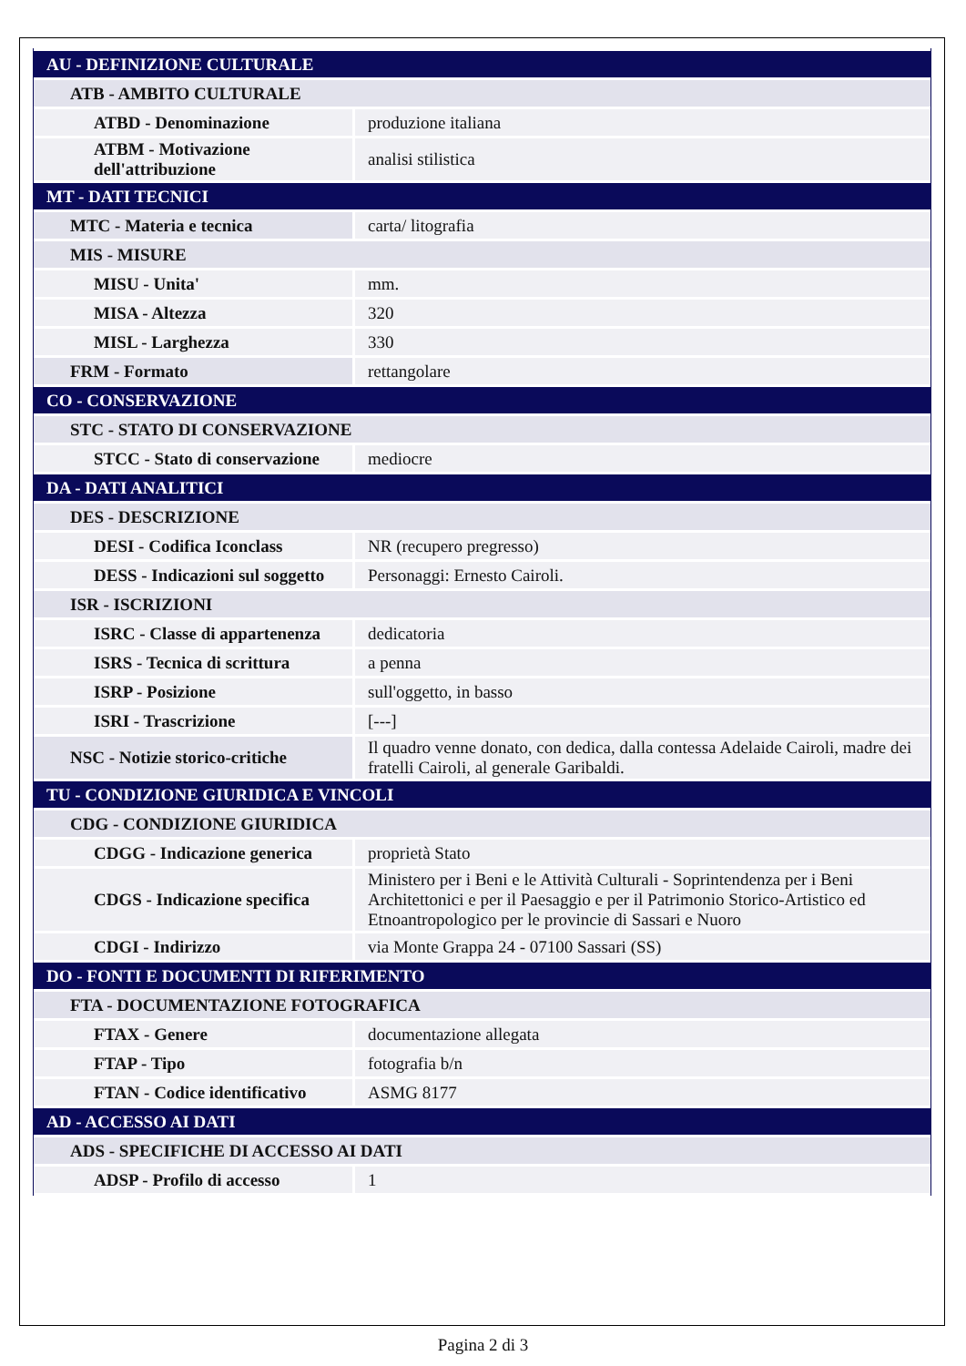| AU - DEFINIZIONE CULTURALE | |
| ATB - AMBITO CULTURALE | |
| ATBD - Denominazione | produzione italiana |
| ATBM - Motivazione dell'attribuzione | analisi stilistica |
| MT - DATI TECNICI | |
| MTC - Materia e tecnica | carta/ litografia |
| MIS - MISURE | |
| MISU - Unita' | mm. |
| MISA - Altezza | 320 |
| MISL - Larghezza | 330 |
| FRM - Formato | rettangolare |
| CO - CONSERVAZIONE | |
| STC - STATO DI CONSERVAZIONE | |
| STCC - Stato di conservazione | mediocre |
| DA - DATI ANALITICI | |
| DES - DESCRIZIONE | |
| DESI - Codifica Iconclass | NR (recupero pregresso) |
| DESS - Indicazioni sul soggetto | Personaggi: Ernesto Cairoli. |
| ISR - ISCRIZIONI | |
| ISRC - Classe di appartenenza | dedicatoria |
| ISRS - Tecnica di scrittura | a penna |
| ISRP - Posizione | sull'oggetto, in basso |
| ISRI - Trascrizione | [---] |
| NSC - Notizie storico-critiche | Il quadro venne donato, con dedica, dalla contessa Adelaide Cairoli, madre dei fratelli Cairoli, al generale Garibaldi. |
| TU - CONDIZIONE GIURIDICA E VINCOLI | |
| CDG - CONDIZIONE GIURIDICA | |
| CDGG - Indicazione generica | proprietà Stato |
| CDGS - Indicazione specifica | Ministero per i Beni e le Attività Culturali - Soprintendenza per i Beni Architettonici e per il Paesaggio e per il Patrimonio Storico-Artistico ed Etnoantropologico per le provincie di Sassari e Nuoro |
| CDGI - Indirizzo | via Monte Grappa 24 - 07100 Sassari (SS) |
| DO - FONTI E DOCUMENTI DI RIFERIMENTO | |
| FTA - DOCUMENTAZIONE FOTOGRAFICA | |
| FTAX - Genere | documentazione allegata |
| FTAP - Tipo | fotografia b/n |
| FTAN - Codice identificativo | ASMG 8177 |
| AD - ACCESSO AI DATI | |
| ADS - SPECIFICHE DI ACCESSO AI DATI | |
| ADSP - Profilo di accesso | 1 |
Pagina 2 di 3